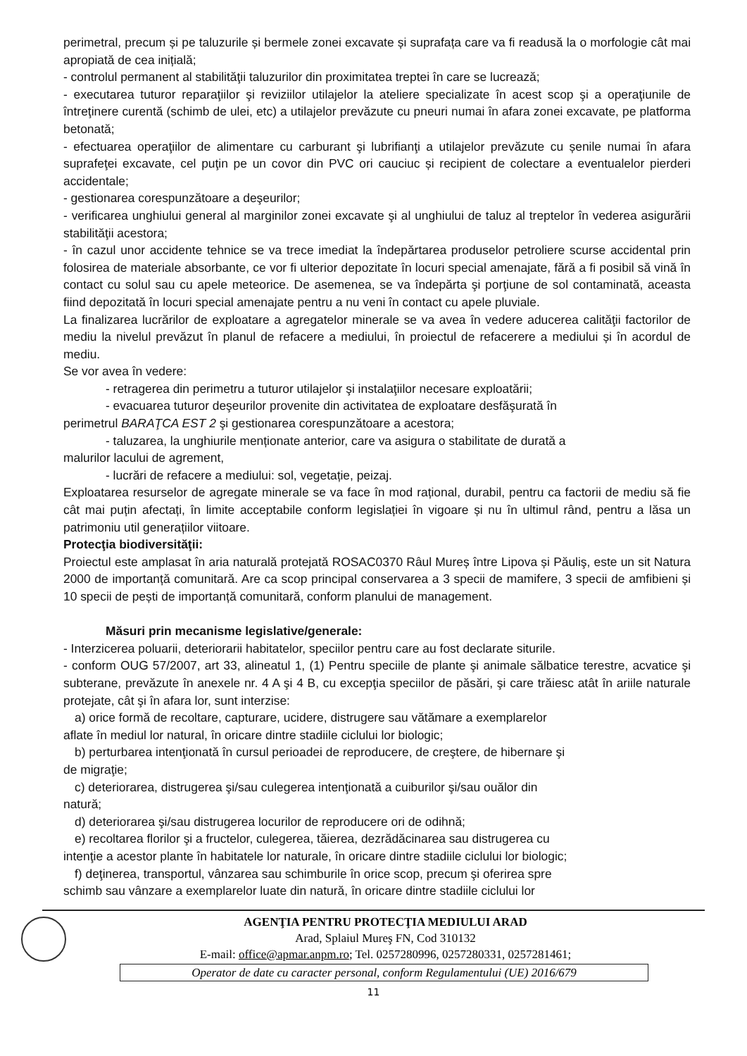perimetral, precum și pe taluzurile și bermele zonei excavate și suprafața care va fi readusă la o morfologie cât mai apropiată de cea inițială;
- controlul permanent al stabilităţii taluzurilor din proximitatea treptei în care se lucrează;
- executarea tuturor reparaţiilor şi reviziilor utilajelor la ateliere specializate în acest scop şi a operaţiunile de întreţinere curentă (schimb de ulei, etc) a utilajelor prevăzute cu pneuri numai în afara zonei excavate, pe platforma betonată;
- efectuarea operaţiilor de alimentare cu carburant şi lubrifianţi a utilajelor prevăzute cu șenile numai în afara suprafeţei excavate, cel puţin pe un covor din PVC ori cauciuc și recipient de colectare a eventualelor pierderi accidentale;
- gestionarea corespunzătoare a deşeurilor;
- verificarea unghiului general al marginilor zonei excavate şi al unghiului de taluz al treptelor în vederea asigurării stabilităţii acestora;
- în cazul unor accidente tehnice se va trece imediat la îndepărtarea produselor petroliere scurse accidental prin folosirea de materiale absorbante, ce vor fi ulterior depozitate în locuri special amenajate, fără a fi posibil să vină în contact cu solul sau cu apele meteorice. De asemenea, se va îndepărta şi porţiune de sol contaminată, aceasta fiind depozitată în locuri special amenajate pentru a nu veni în contact cu apele pluviale.
La finalizarea lucrărilor de exploatare a agregatelor minerale se va avea în vedere aducerea calităţii factorilor de mediu la nivelul prevăzut în planul de refacere a mediului, în proiectul de refacerere a mediului și în acordul de mediu.
Se vor avea în vedere:
- retragerea din perimetru a tuturor utilajelor şi instalaţiilor necesare exploatării;
- evacuarea tuturor deşeurilor provenite din activitatea de exploatare desfăşurată în
perimetrul BARAŢCA EST 2 şi gestionarea corespunzătoare a acestora;
- taluzarea, la unghiurile menționate anterior, care va asigura o stabilitate de durată a
malurilor lacului de agrement,
- lucrări de refacere a mediului: sol, vegetație, peizaj.
Exploatarea resurselor de agregate minerale se va face în mod rațional, durabil, pentru ca factorii de mediu să fie cât mai puțin afectați, în limite acceptabile conform legislației în vigoare și nu în ultimul rând, pentru a lăsa un patrimoniu util generațiilor viitoare.
Protecţia biodiversităţii:
Proiectul este amplasat în aria naturală protejată ROSAC0370 Râul Mureș între Lipova și Păuliş, este un sit Natura 2000 de importanță comunitară. Are ca scop principal conservarea a 3 specii de mamifere, 3 specii de amfibieni și 10 specii de pești de importanță comunitară, conform planului de management.
Măsuri prin mecanisme legislative/generale:
- Interzicerea poluarii, deteriorarii habitatelor, speciilor pentru care au fost declarate siturile.
- conform OUG 57/2007, art 33, alineatul 1, (1) Pentru speciile de plante şi animale sălbatice terestre, acvatice şi subterane, prevăzute în anexele nr. 4 A şi 4 B, cu excepţia speciilor de păsări, şi care trăiesc atât în ariile naturale protejate, cât şi în afara lor, sunt interzise:
a) orice formă de recoltare, capturare, ucidere, distrugere sau vătămare a exemplarelor
aflate în mediul lor natural, în oricare dintre stadiile ciclului lor biologic;
b) perturbarea intenţionată în cursul perioadei de reproducere, de creştere, de hibernare şi
de migraţie;
c) deteriorarea, distrugerea şi/sau culegerea intenţionată a cuiburilor şi/sau ouălor din
natură;
d) deteriorarea şi/sau distrugerea locurilor de reproducere ori de odihnă;
e) recoltarea florilor şi a fructelor, culegerea, tăierea, dezrădăcinarea sau distrugerea cu
intenţie a acestor plante în habitatele lor naturale, în oricare dintre stadiile ciclului lor biologic;
f) deţinerea, transportul, vânzarea sau schimburile în orice scop, precum şi oferirea spre
schimb sau vânzare a exemplarelor luate din natură, în oricare dintre stadiile ciclului lor
AGENŢIA PENTRU PROTECŢIA MEDIULUI ARAD
Arad, Splaiul Mureş FN, Cod 310132
E-mail: office@apmar.anpm.ro; Tel. 0257280996, 0257280331, 0257281461;
Operator de date cu caracter personal, conform Regulamentului (UE) 2016/679
11